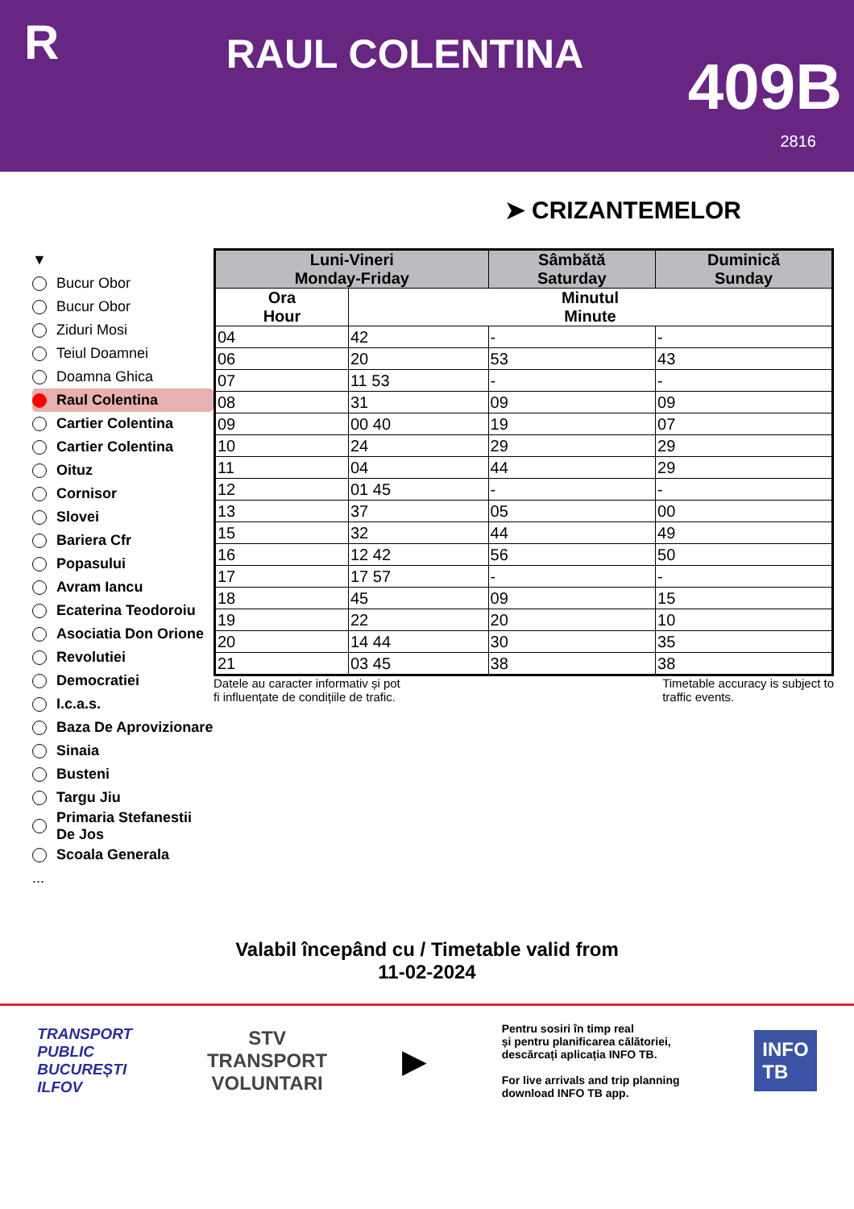R
RAUL COLENTINA
409B
2816
➤ CRIZANTEMELOR
▼
Bucur Obor
Bucur Obor
Ziduri Mosi
Teiul Doamnei
Doamna Ghica
Raul Colentina
Cartier Colentina
Cartier Colentina
Oituz
Cornisor
Slovei
Bariera Cfr
Popasului
Avram Iancu
Ecaterina Teodoroiu
Asociatia Don Orione
Revolutiei
Democratiei
I.c.a.s.
Baza De Aprovizionare
Sinaia
Busteni
Targu Jiu
Primaria Stefanestii De Jos
Scoala Generala
...
| Luni-Vineri Monday-Friday | | Sâmbătă Saturday | Duminică Sunday |
| --- | --- | --- | --- |
| Ora Hour | Minutul Minute | | |
| 04 | 42 | - | - |
| 06 | 20 | 53 | 43 |
| 07 | 11 53 | - | - |
| 08 | 31 | 09 | 09 |
| 09 | 00 40 | 19 | 07 |
| 10 | 24 | 29 | 29 |
| 11 | 04 | 44 | 29 |
| 12 | 01 45 | - | - |
| 13 | 37 | 05 | 00 |
| 15 | 32 | 44 | 49 |
| 16 | 12 42 | 56 | 50 |
| 17 | 17 57 | - | - |
| 18 | 45 | 09 | 15 |
| 19 | 22 | 20 | 10 |
| 20 | 14 44 | 30 | 35 |
| 21 | 03 45 | 38 | 38 |
Datele au caracter informativ și pot
fi influențate de condițiile de trafic.
Timetable accuracy is subject to
traffic events.
Valabil începând cu / Timetable valid from
11-02-2024
TRANSPORT
PUBLIC
BUCUREȘTI
ILFOV
STV
TRANSPORT
VOLUNTARI
▶
Pentru sosiri în timp real
și pentru planificarea călătoriei,
descărcați aplicația INFO TB.
For live arrivals and trip planning
download INFO TB app.
INFO
TB